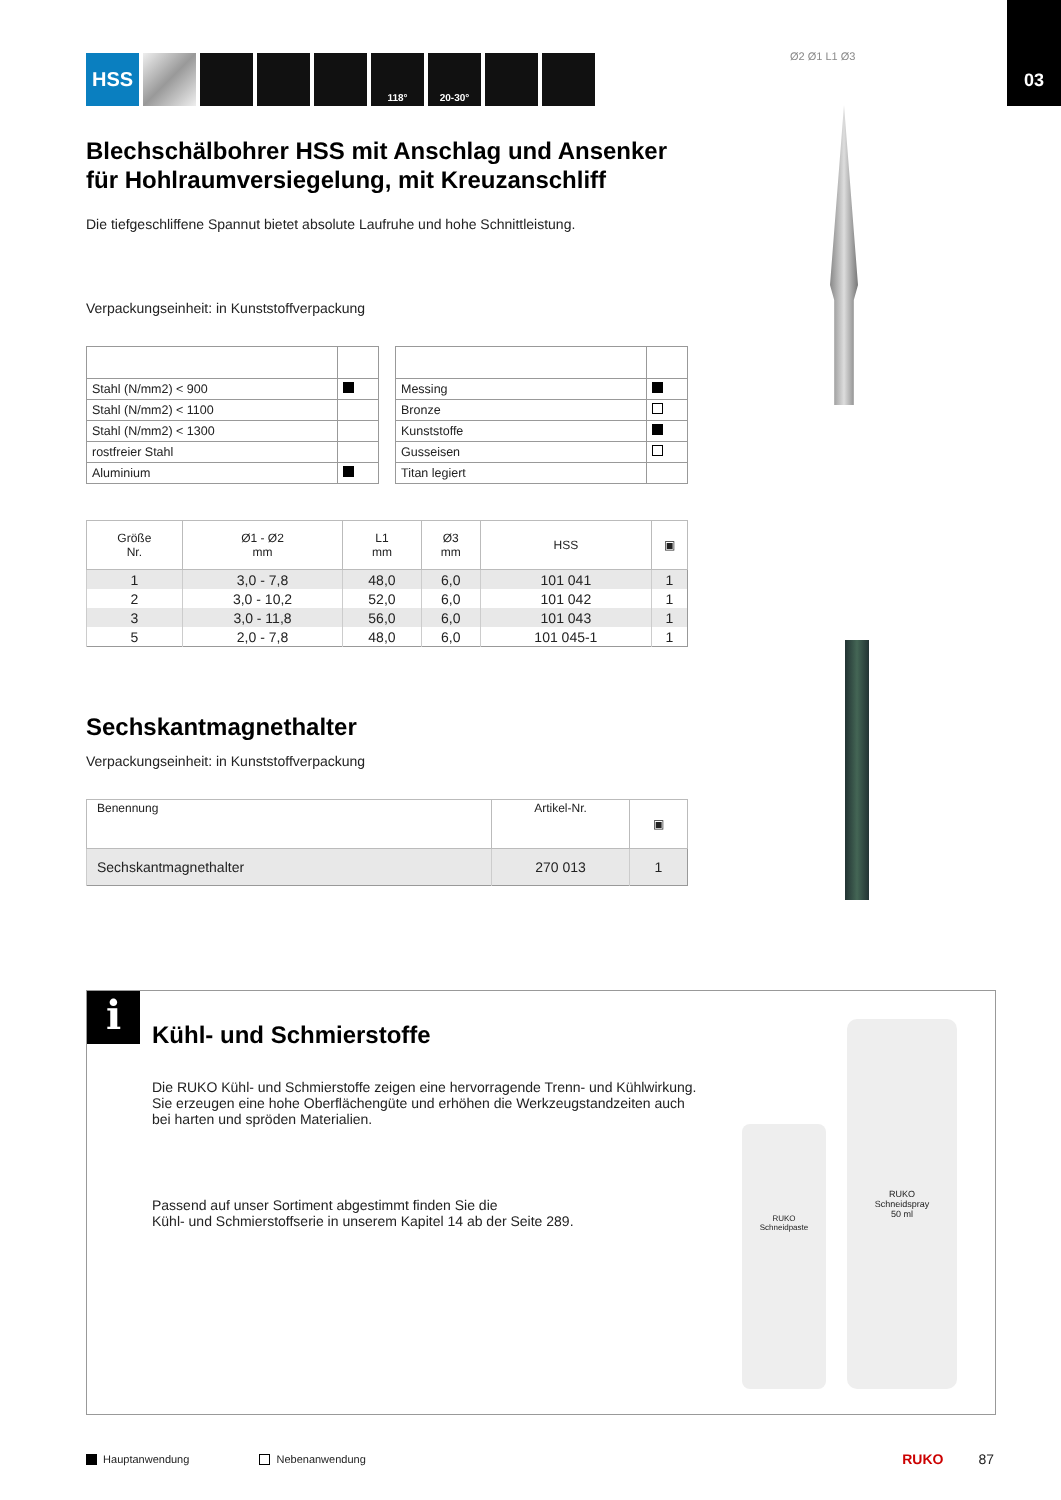03
HSS 118° 20-30°
Blechschälbohrer HSS mit Anschlag und Ansenker für Hohlraumversiegelung, mit Kreuzanschliff
Die tiefgeschliffene Spannut bietet absolute Laufruhe und hohe Schnittleistung.
Verpackungseinheit: in Kunststoffverpackung
| Stahl (N/mm2) < 900 | |
| Stahl (N/mm2) < 1100 | |
| Stahl (N/mm2) < 1300 | |
| rostfreier Stahl | |
| Aluminium | |
| Messing | |
| Bronze | |
| Kunststoffe | |
| Gusseisen | |
| Titan legiert | |
| Größe Nr. | Ø1 - Ø2 mm | L1 mm | Ø3 mm | HSS | ▣ |
| --- | --- | --- | --- | --- | --- |
| 1 | 3,0 - 7,8 | 48,0 | 6,0 | 101 041 | 1 |
| 2 | 3,0 - 10,2 | 52,0 | 6,0 | 101 042 | 1 |
| 3 | 3,0 - 11,8 | 56,0 | 6,0 | 101 043 | 1 |
| 5 | 2,0 - 7,8 | 48,0 | 6,0 | 101 045-1 | 1 |
Sechskantmagnethalter
Verpackungseinheit: in Kunststoffverpackung
| Benennung | Artikel-Nr. | ▣ |
| --- | --- | --- |
| Sechskantmagnethalter | 270 013 | 1 |
Ø2 Ø1 L1 Ø3
i
Kühl- und Schmierstoffe
Die RUKO Kühl- und Schmierstoffe zeigen eine hervorragende Trenn- und Kühlwirkung. Sie erzeugen eine hohe Oberflächengüte und erhöhen die Werkzeugstandzeiten auch bei harten und spröden Materialien.
Passend auf unser Sortiment abgestimmt finden Sie die
Kühl- und Schmierstoffserie in unserem Kapitel 14 ab der Seite 289.
RUKO
Schneidpaste
RUKO
Schneidspray
50 ml
Hauptanwendung Nebenanwendung RUKO 87